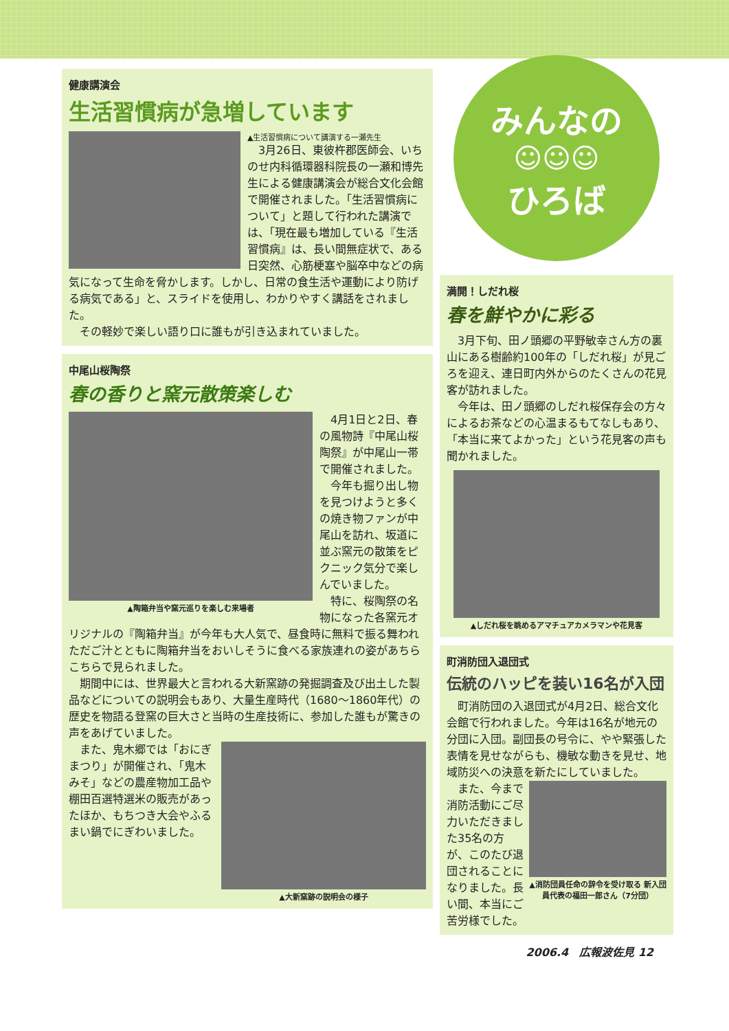健康講演会
生活習慣病が急増しています
▲生活習慣病について講演する一瀬先生
3月26日、東彼杵郡医師会、いちのせ内科循環器科院長の一瀬和博先生による健康講演会が総合文化会館で開催されました。「生活習慣病について」と題して行われた講演では、「現在最も増加している『生活習慣病』は、長い間無症状で、ある日突然、心筋梗塞や脳卒中などの病気になって生命を脅かします。しかし、日常の食生活や運動により防げる病気である」と、スライドを使用し、わかりやすく講話をされました。
その軽妙で楽しい語り口に誰もが引き込まれていました。
中尾山桜陶祭
春の香りと窯元散策楽しむ
▲陶箱弁当や窯元巡りを楽しむ来場者
4月1日と2日、春の風物詩『中尾山桜陶祭』が中尾山一帯で開催されました。
今年も掘り出し物を見つけようと多くの焼き物ファンが中尾山を訪れ、坂道に並ぶ窯元の散策をピクニック気分で楽しんでいました。
特に、桜陶祭の名物になった各窯元オリジナルの『陶箱弁当』が今年も大人気で、昼食時に無料で振る舞われただご汁とともに陶箱弁当をおいしそうに食べる家族連れの姿があちらこちらで見られました。
期間中には、世界最大と言われる大新窯跡の発掘調査及び出土した製品などについての説明会もあり、大量生産時代（1680～1860年代）の歴史を物語る登窯の巨大さと当時の生産技術に、参加した誰もが驚きの声をあげていました。
▲大新窯跡の説明会の様子
また、鬼木郷では「おにぎまつり」が開催され、「鬼木みそ」などの農産物加工品や棚田百選特選米の販売があったほか、もちつき大会やふるまい鍋でにぎわいました。
みんなの
☺☺☺
ひろば
満開！しだれ桜
春を鮮やかに彩る
3月下旬、田ノ頭郷の平野敏幸さん方の裏山にある樹齢約100年の「しだれ桜」が見ごろを迎え、連日町内外からのたくさんの花見客が訪れました。
今年は、田ノ頭郷のしだれ桜保存会の方々によるお茶などの心温まるもてなしもあり、「本当に来てよかった」という花見客の声も聞かれました。
▲しだれ桜を眺めるアマチュアカメラマンや花見客
町消防団入退団式
伝統のハッピを装い16名が入団
町消防団の入退団式が4月2日、総合文化会館で行われました。今年は16名が地元の分団に入団。副団長の号令に、やや緊張した表情を見せながらも、機敏な動きを見せ、地域防災への決意を新たにしていました。
▲消防団員任命の辞令を受け取る 新入団員代表の福田一郎さん（7分団）
また、今まで消防活動にご尽力いただきました35名の方が、このたび退団されることになりました。長い間、本当にご苦労様でした。
2006.4　広報波佐見 12